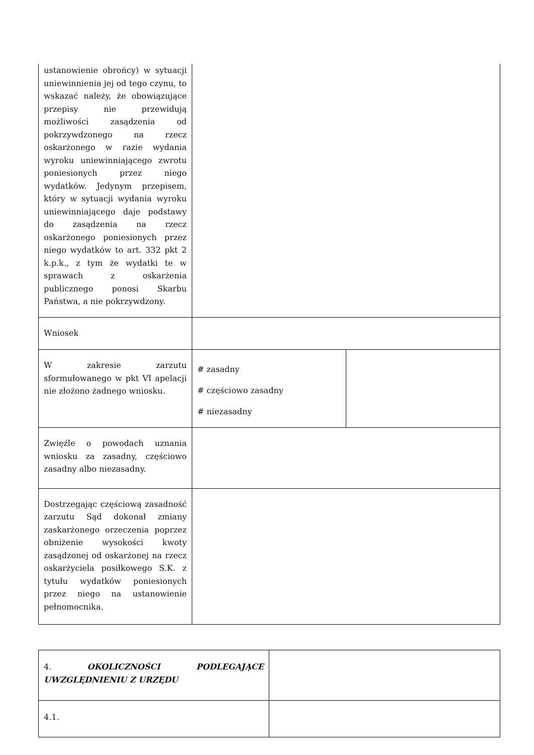| ustanowienie obrońcy) w sytuacji uniewinnienia jej od tego czynu, to wskazać należy, że obowiązujące przepisy nie przewidują możliwości zasądzenia od pokrzywdzonego na rzecz oskarżonego w razie wydania wyroku uniewinniającego zwrotu poniesionych przez niego wydatków. Jedynym przepisem, który w sytuacji wydania wyroku uniewinniającego daje podstawy do zasądzenia na rzecz oskarżonego poniesionych przez niego wydatków to art. 332 pkt 2 k.p.k., z tym że wydatki te w sprawach z oskarżenia publicznego ponosi Skarbu Państwa, a nie pokrzywdzony. | | |
| Wniosek | | |
| W zakresie zarzutu sformułowanego w pkt VI apelacji nie złożono żadnego wniosku. | # zasadny # częściowo zasadny # niezasadny | |
| Zwięźle o powodach uznania wniosku za zasadny, częściowo zasadny albo niezasadny. | | |
| Dostrzegając częściową zasadność zarzutu Sąd dokonał zmiany zaskarżonego orzeczenia poprzez obniżenie wysokości kwoty zasądzonej od oskarżonej na rzecz oskarżyciela posiłkowego S.K. z tytułu wydatków poniesionych przez niego na ustanowienie pełnomocnika. | | |
| 4. OKOLICZNOŚCI PODLEGAJĄCE UWZGLĘDNIENIU Z URZĘDU | |
| 4.1. | |